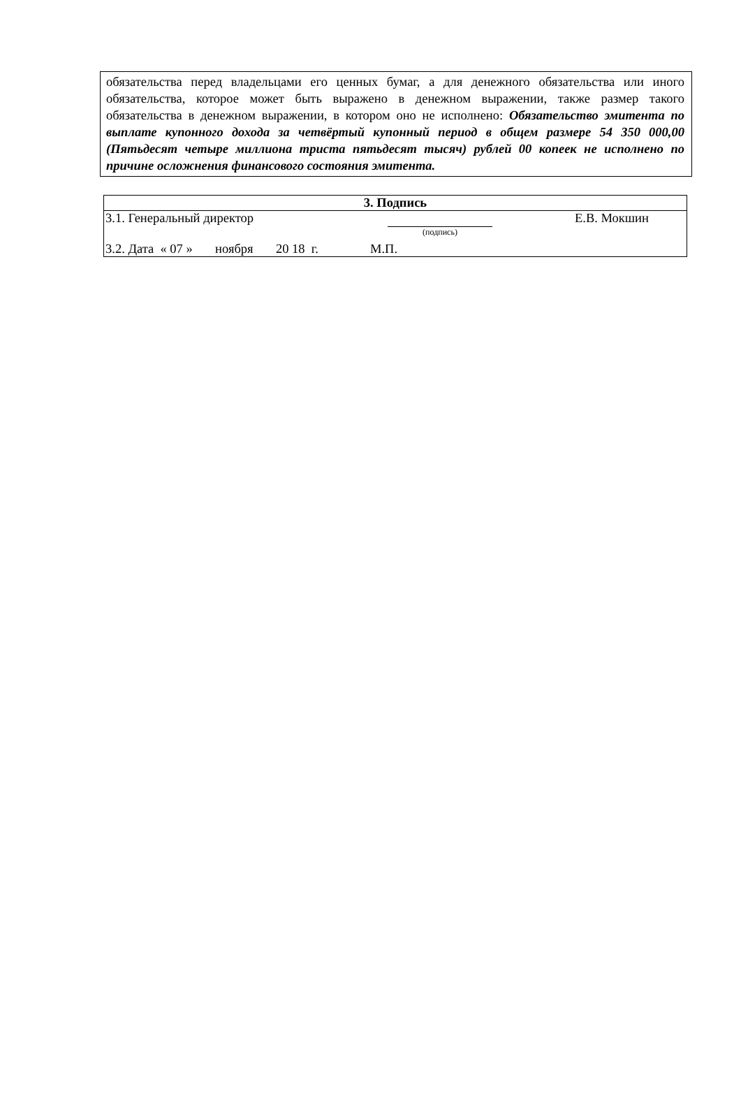обязательства перед владельцами его ценных бумаг, а для денежного обязательства или иного обязательства, которое может быть выражено в денежном выражении, также размер такого обязательства в денежном выражении, в котором оно не исполнено: Обязательство эмитента по выплате купонного дохода за четвёртый купонный период в общем размере 54 350 000,00 (Пятьдесят четыре миллиона триста пятьдесят тысяч) рублей 00 копеек не исполнено по причине осложнения финансового состояния эмитента.
| 3. Подпись | | | |
| 3.1. Генеральный директор | (подпись) | | Е.В. Мокшин |
| 3.2. Дата « 07 » ноября 20 18 г. М.П. | | | |